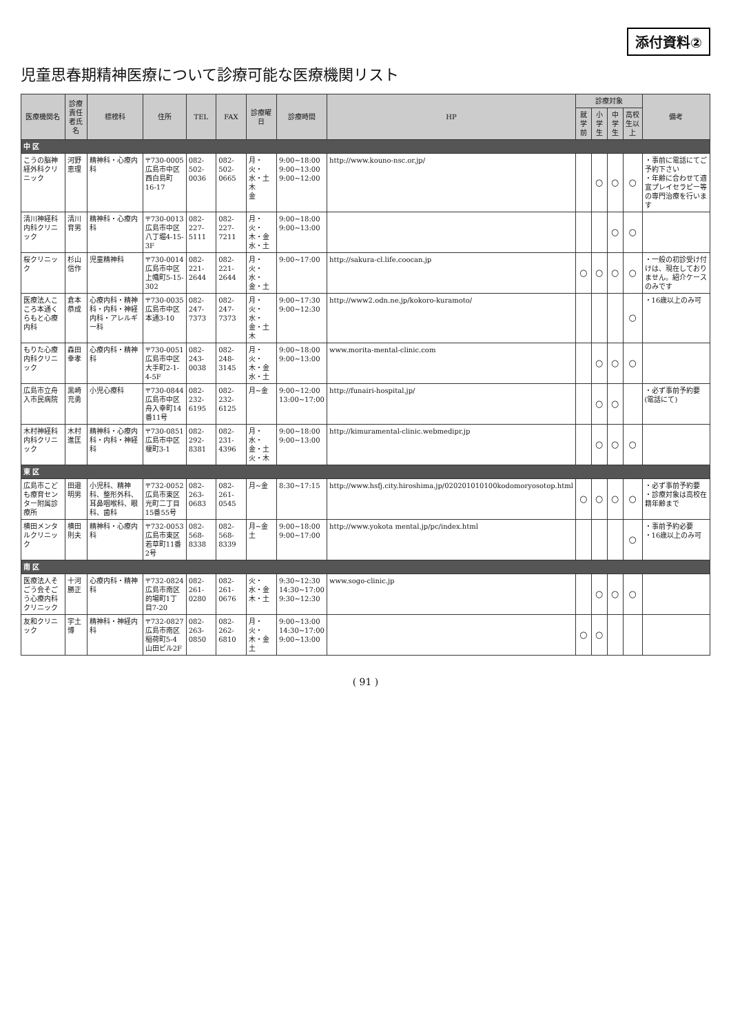添付資料②
児童思春期精神医療について診療可能な医療機関リスト
| 医療機関名 | 診療責任者氏名 | 標榜科 | 住所 | TEL | FAX | 診療曜日 | 診療時間 | HP | 診療対象 | | | | 備考 |
| --- | --- | --- | --- | --- | --- | --- | --- | --- | --- | --- | --- | --- | --- |
| | | | | | | | | | 就学前 | 小学生 | 中学生 | 高校生以上 | |
| 中 区 | | | | | | | | | | | | | |
| こうの脳神経外科クリニック | 河野 恵理 | 精神科・心療内科 | 〒730-0005 広島市中区西白島町16-17 | 082-502-0036 | 082-502-0665 | 月・火・水・土 木 金 | 9:00~18:00 9:00~13:00 9:00~12:00 | http://www.kouno-nsc.or.jp/ | | ○ | ○ | ○ | ・事前に電話にてご予約下さい ・年齢に合わせて適宜プレイセラピー等の専門治療を行います |
| 清川神経科内科クリニック | 清川 育男 | 精神科・心療内科 | 〒730-0013 広島市中区八丁堀4-15-3F | 082-227-5111 | 082-227-7211 | 月・火・木・金 水・土 | 9:00~18:00 9:00~13:00 | | | | ○ | ○ | |
| 桜クリニック | 杉山 信作 | 児童精神科 | 〒730-0014 広島市中区上幟町5-15-302 | 082-221-2644 | 082-221-2644 | 月・火・水・金・土 | 9:00~17:00 | http://sakura-cl.life.coocan.jp | ○ | ○ | ○ | ○ | ・一般の初診受け付けは、現在しておりません。紹介ケースのみです |
| 医療法人こころ本通くらもと心療内科 | 倉本 恭成 | 心療内科・精神科・内科・神経内科・アレルギー科 | 〒730-0035 広島市中区本通3-10 | 082-247-7373 | 082-247-7373 | 月・火・水・金・土 木 | 9:00~17:30 9:00~12:30 | http://www2.odn.ne.jp/kokoro-kuramoto/ | | | | ○ | ・16歳以上のみ可 |
| もりた心療内科クリニック | 森田 幸孝 | 心療内科・精神科 | 〒730-0051 広島市中区大手町2-1-4-5F | 082-243-0038 | 082-248-3145 | 月・火・木・金 水・土 | 9:00~18:00 9:00~13:00 | www.morita-mental-clinic.com | | ○ | ○ | ○ | |
| 広島市立舟入市民病院 | 黒崎 充勇 | 小児心療科 | 〒730-0844 広島市中区舟入幸町14番11号 | 082-232-6195 | 082-232-6125 | 月~金 | 9:00~12:00 13:00~17:00 | http://funairi-hospital.jp/ | | ○ | ○ | | ・必ず事前予約要(電話にて) |
| 木村神経科内科クリニック | 木村 進匡 | 精神科・心療内科・内科・神経科 | 〒730-0851 広島市中区榎町3-1 | 082-292-8381 | 082-231-4396 | 月・水・金・土 火・木 | 9:00~18:00 9:00~13:00 | http://kimuramental-clinic.webmedipr.jp | | ○ | ○ | ○ | |
| 東 区 | | | | | | | | | | | | | |
| 広島市こども療育センター附属診療所 | 田邉 明男 | 小児科、精神科、整形外科、耳鼻咽喉科、眼科、歯科 | 〒732-0052 広島市東区光町二丁目15番55号 | 082-263-0683 | 082-261-0545 | 月~金 | 8:30~17:15 | http://www.hsfj.city.hiroshima.jp/020201010100kodomoryosotop.html | ○ | ○ | ○ | ○ | ・必ず事前予約要 ・診療対象は高校在籍年齢まで |
| 横田メンタルクリニック | 横田 則夫 | 精神科・心療内科 | 〒732-0053 広島市東区若草町11番2号 | 082-568-8338 | 082-568-8339 | 月~金 土 | 9:00~18:00 9:00~17:00 | http://www.yokota mental.jp/pc/index.html | | | | ○ | ・事前予約必要 ・16歳以上のみ可 |
| 南 区 | | | | | | | | | | | | | |
| 医療法人そごう会そごう心療内科クリニック | 十河 勝正 | 心療内科・精神科 | 〒732-0824 広島市南区的場町1丁目7-20 | 082-261-0280 | 082-261-0676 | 火・水・金 木・土 | 9:30~12:30 14:30~17:00 9:30~12:30 | www.sogo-clinic.jp | | ○ | ○ | ○ | |
| 友和クリニック | 宇土 博 | 精神科・神経内科 | 〒732-0827 広島市南区稲荷町5-4山田ビル2F | 082-263-0850 | 082-262-6810 | 月・火・木・金 土 | 9:00~13:00 14:30~17:00 9:00~13:00 | | ○ | ○ | | | |
( 91 )